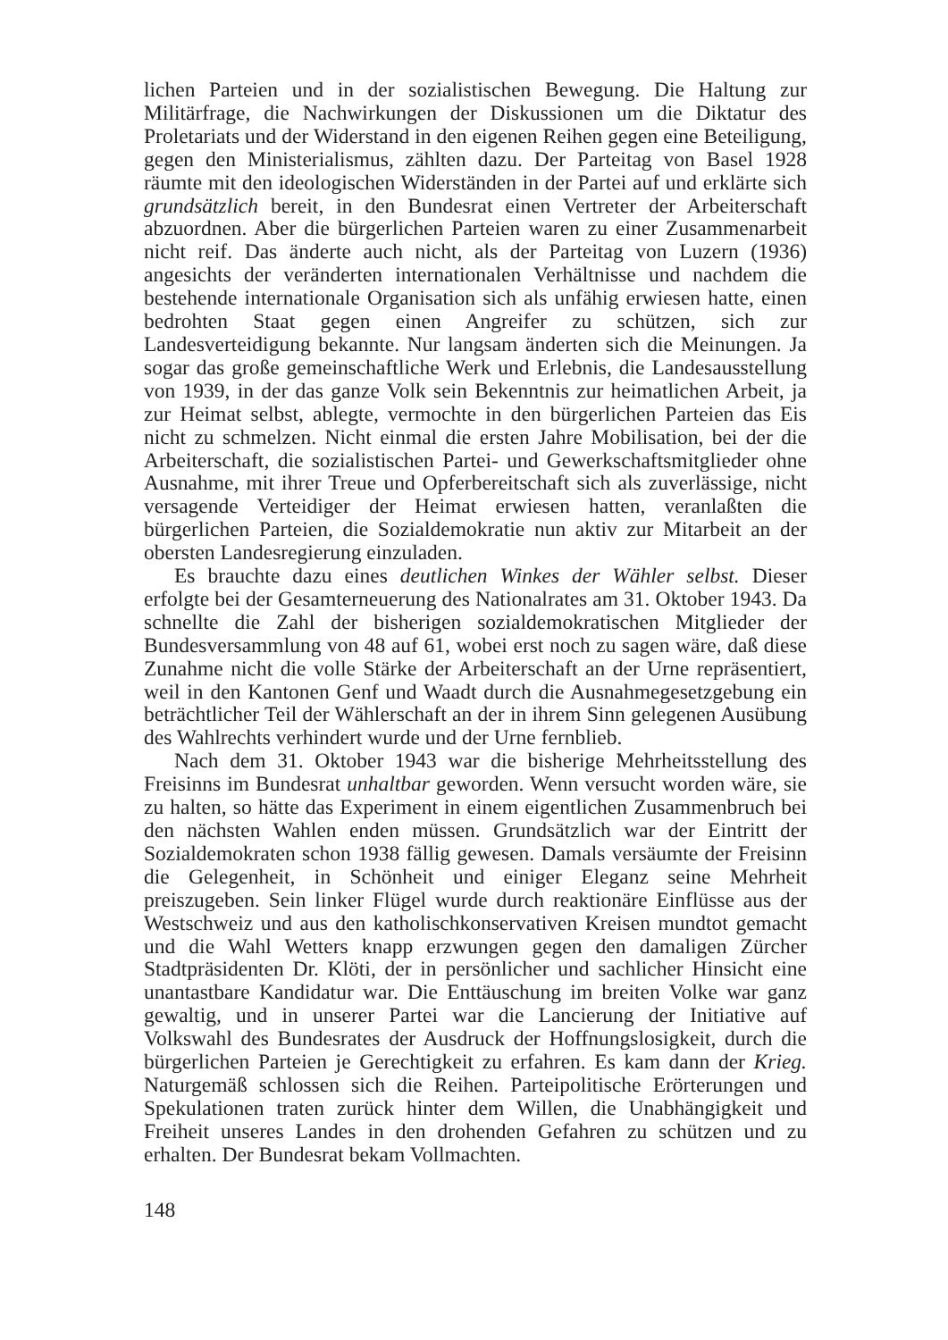lichen Parteien und in der sozialistischen Bewegung. Die Haltung zur Militärfrage, die Nachwirkungen der Diskussionen um die Diktatur des Proletariats und der Widerstand in den eigenen Reihen gegen eine Beteiligung, gegen den Ministerialismus, zählten dazu. Der Parteitag von Basel 1928 räumte mit den ideologischen Widerständen in der Partei auf und erklärte sich grundsätzlich bereit, in den Bundesrat einen Vertreter der Arbeiterschaft abzuordnen. Aber die bürgerlichen Parteien waren zu einer Zusammenarbeit nicht reif. Das änderte auch nicht, als der Parteitag von Luzern (1936) angesichts der veränderten internationalen Verhältnisse und nachdem die bestehende internationale Organisation sich als unfähig erwiesen hatte, einen bedrohten Staat gegen einen Angreifer zu schützen, sich zur Landesverteidigung bekannte. Nur langsam änderten sich die Meinungen. Ja sogar das große gemeinschaftliche Werk und Erlebnis, die Landesausstellung von 1939, in der das ganze Volk sein Bekenntnis zur heimatlichen Arbeit, ja zur Heimat selbst, ablegte, vermochte in den bürgerlichen Parteien das Eis nicht zu schmelzen. Nicht einmal die ersten Jahre Mobilisation, bei der die Arbeiterschaft, die sozialistischen Partei- und Gewerkschaftsmitglieder ohne Ausnahme, mit ihrer Treue und Opferbereitschaft sich als zuverlässige, nicht versagende Verteidiger der Heimat erwiesen hatten, veranlaßten die bürgerlichen Parteien, die Sozialdemokratie nun aktiv zur Mitarbeit an der obersten Landesregierung einzuladen.
Es brauchte dazu eines deutlichen Winkes der Wähler selbst. Dieser erfolgte bei der Gesamterneuerung des Nationalrates am 31. Oktober 1943. Da schnellte die Zahl der bisherigen sozialdemokratischen Mitglieder der Bundesversammlung von 48 auf 61, wobei erst noch zu sagen wäre, daß diese Zunahme nicht die volle Stärke der Arbeiterschaft an der Urne repräsentiert, weil in den Kantonen Genf und Waadt durch die Ausnahmegesetzgebung ein beträchtlicher Teil der Wählerschaft an der in ihrem Sinn gelegenen Ausübung des Wahlrechts verhindert wurde und der Urne fernblieb.
Nach dem 31. Oktober 1943 war die bisherige Mehrheitsstellung des Freisinns im Bundesrat unhaltbar geworden. Wenn versucht worden wäre, sie zu halten, so hätte das Experiment in einem eigentlichen Zusammenbruch bei den nächsten Wahlen enden müssen. Grundsätzlich war der Eintritt der Sozialdemokraten schon 1938 fällig gewesen. Damals versäumte der Freisinn die Gelegenheit, in Schönheit und einiger Eleganz seine Mehrheit preiszugeben. Sein linker Flügel wurde durch reaktionäre Einflüsse aus der Westschweiz und aus den katholischkonservativen Kreisen mundtot gemacht und die Wahl Wetters knapp erzwungen gegen den damaligen Zürcher Stadtpräsidenten Dr. Klöti, der in persönlicher und sachlicher Hinsicht eine unantastbare Kandidatur war. Die Enttäuschung im breiten Volke war ganz gewaltig, und in unserer Partei war die Lancierung der Initiative auf Volkswahl des Bundesrates der Ausdruck der Hoffnungslosigkeit, durch die bürgerlichen Parteien je Gerechtigkeit zu erfahren. Es kam dann der Krieg. Naturgemäß schlossen sich die Reihen. Parteipolitische Erörterungen und Spekulationen traten zurück hinter dem Willen, die Unabhängigkeit und Freiheit unseres Landes in den drohenden Gefahren zu schützen und zu erhalten. Der Bundesrat bekam Vollmachten.
148